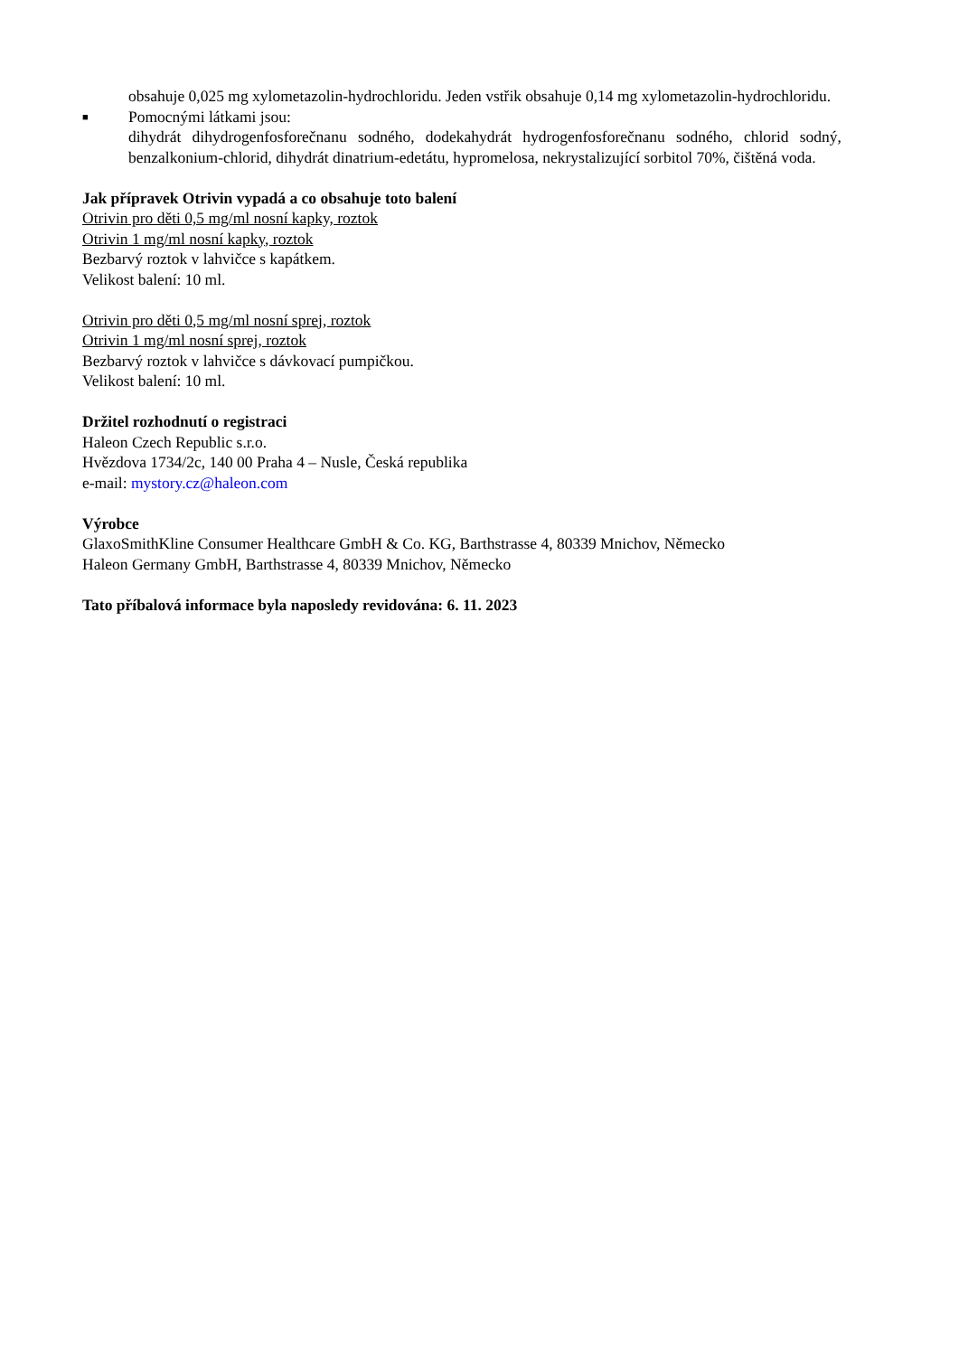obsahuje 0,025 mg xylometazolin-hydrochloridu. Jeden vstřik obsahuje 0,14 mg xylometazolin-hydrochloridu.
■
Pomocnými látkami jsou:
dihydrát dihydrogenfosforečnanu sodného, dodekahydrát hydrogenfosforečnanu sodného, chlorid sodný, benzalkonium-chlorid, dihydrát dinatrium-edetátu, hypromelosa, nekrystalizující sorbitol 70%, čištěná voda.
Jak přípravek Otrivin vypadá a co obsahuje toto balení
Otrivin pro děti 0,5 mg/ml nosní kapky, roztok
Otrivin 1 mg/ml nosní kapky, roztok
Bezbarvý roztok v lahvičce s kapátkem.
Velikost balení: 10 ml.
Otrivin pro děti 0,5 mg/ml nosní sprej, roztok
Otrivin 1 mg/ml nosní sprej, roztok
Bezbarvý roztok v lahvičce s dávkovací pumpičkou.
Velikost balení: 10 ml.
Držitel rozhodnutí o registraci
Haleon Czech Republic s.r.o.
Hvězdova 1734/2c, 140 00 Praha 4 – Nusle, Česká republika
e-mail: mystory.cz@haleon.com
Výrobce
GlaxoSmithKline Consumer Healthcare GmbH & Co. KG, Barthstrasse 4, 80339 Mnichov, Německo
Haleon Germany GmbH, Barthstrasse 4, 80339 Mnichov, Německo
Tato příbalová informace byla naposledy revidována: 6. 11. 2023